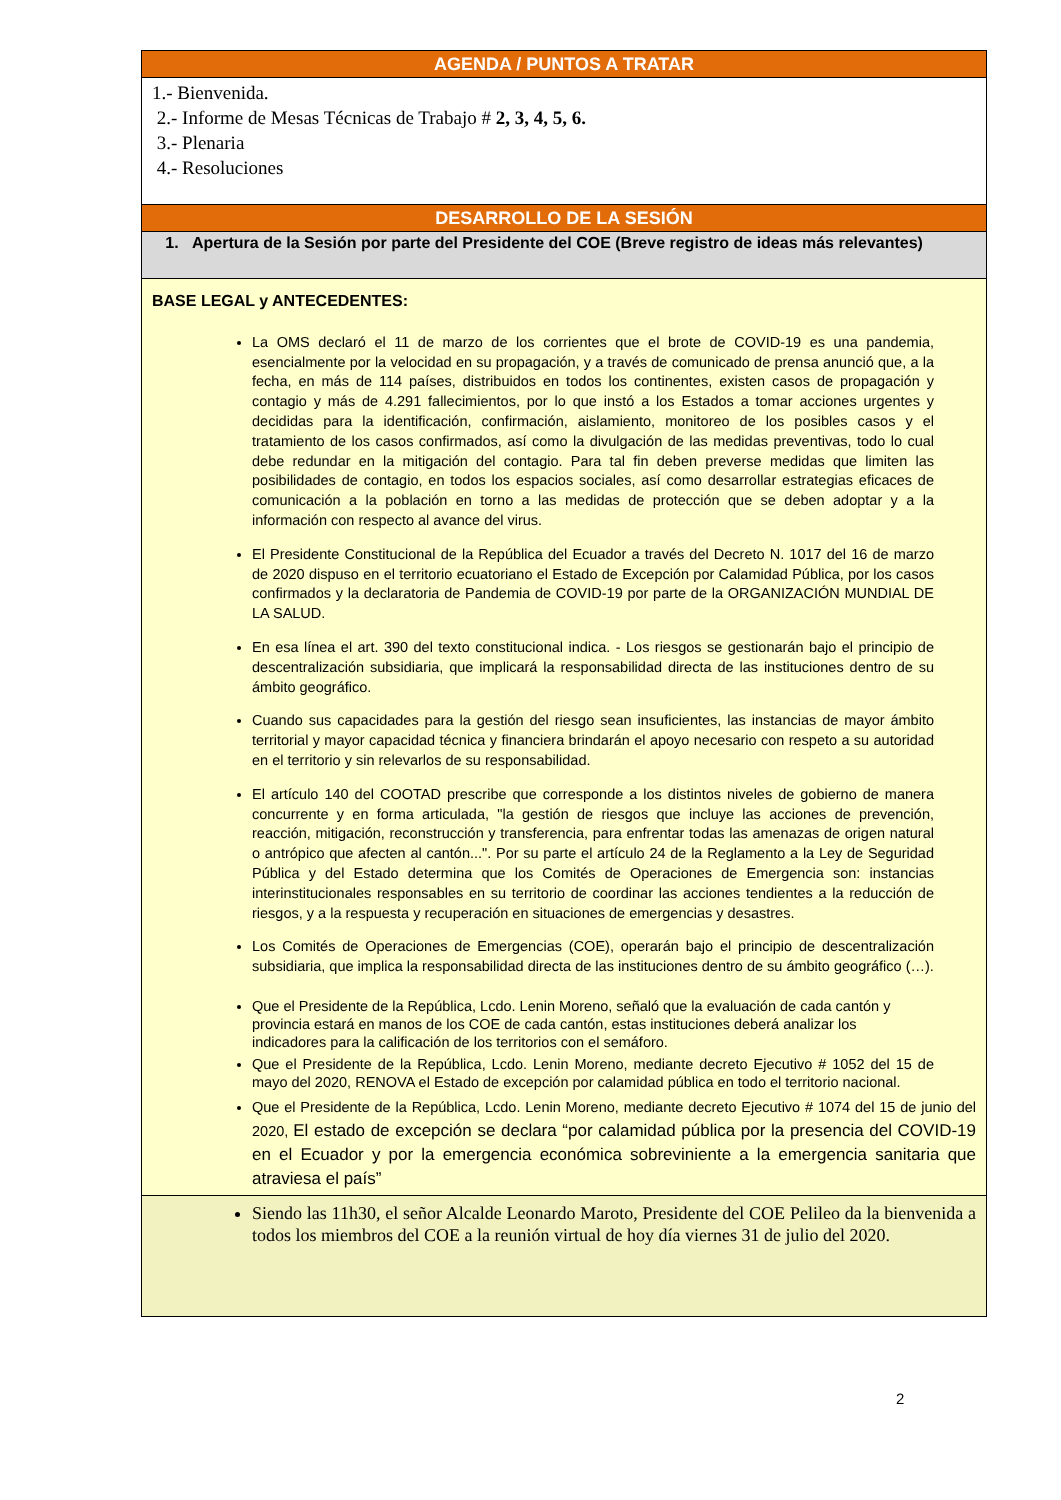| AGENDA / PUNTOS A TRATAR |
| 1.- Bienvenida. 2.- Informe de Mesas Técnicas de Trabajo # 2, 3, 4, 5, 6. 3.- Plenaria 4.- Resoluciones |
| DESARROLLO DE LA SESIÓN |
| 1. Apertura de la Sesión por parte del Presidente del COE (Breve registro de ideas más relevantes) |
| BASE LEGAL y ANTECEDENTES: La OMS declaró el 11 de marzo de los corrientes que el brote de COVID-19 es una pandemia, esencialmente por la velocidad en su propagación, y a través de comunicado de prensa anunció que, a la fecha, en más de 114 países, distribuidos en todos los continentes, existen casos de propagación y contagio y más de 4.291 fallecimientos, por lo que instó a los Estados a tomar acciones urgentes y decididas para la identificación, confirmación, aislamiento, monitoreo de los posibles casos y el tratamiento de los casos confirmados, así como la divulgación de las medidas preventivas, todo lo cual debe redundar en la mitigación del contagio. Para tal fin deben preverse medidas que limiten las posibilidades de contagio, en todos los espacios sociales, así como desarrollar estrategias eficaces de comunicación a la población en torno a las medidas de protección que se deben adoptar y a la información con respecto al avance del virus. El Presidente Constitucional de la República del Ecuador a través del Decreto N. 1017 del 16 de marzo de 2020 dispuso en el territorio ecuatoriano el Estado de Excepción por Calamidad Pública, por los casos confirmados y la declaratoria de Pandemia de COVID-19 por parte de la ORGANIZACIÓN MUNDIAL DE LA SALUD. En esa línea el art. 390 del texto constitucional indica. - Los riesgos se gestionarán bajo el principio de descentralización subsidiaria, que implicará la responsabilidad directa de las instituciones dentro de su ámbito geográfico. Cuando sus capacidades para la gestión del riesgo sean insuficientes, las instancias de mayor ámbito territorial y mayor capacidad técnica y financiera brindarán el apoyo necesario con respeto a su autoridad en el territorio y sin relevarlos de su responsabilidad. El artículo 140 del COOTAD prescribe que corresponde a los distintos niveles de gobierno de manera concurrente y en forma articulada, "la gestión de riesgos que incluye las acciones de prevención, reacción, mitigación, reconstrucción y transferencia, para enfrentar todas las amenazas de origen natural o antrópico que afecten al cantón...". Por su parte el artículo 24 de la Reglamento a la Ley de Seguridad Pública y del Estado determina que los Comités de Operaciones de Emergencia son: instancias interinstitucionales responsables en su territorio de coordinar las acciones tendientes a la reducción de riesgos, y a la respuesta y recuperación en situaciones de emergencias y desastres. Los Comités de Operaciones de Emergencias (COE), operarán bajo el principio de descentralización subsidiaria, que implica la responsabilidad directa de las instituciones dentro de su ámbito geográfico (…). Que el Presidente de la República, Lcdo. Lenin Moreno, señaló que la evaluación de cada cantón y provincia estará en manos de los COE de cada cantón, estas instituciones deberá analizar los indicadores para la calificación de los territorios con el semáforo. Que el Presidente de la República, Lcdo. Lenin Moreno, mediante decreto Ejecutivo # 1052 del 15 de mayo del 2020, RENOVA el Estado de excepción por calamidad pública en todo el territorio nacional. Que el Presidente de la República, Lcdo. Lenin Moreno, mediante decreto Ejecutivo # 1074 del 15 de junio del 2020, El estado de excepción se declara “por calamidad pública por la presencia del COVID-19 en el Ecuador y por la emergencia económica sobreviniente a la emergencia sanitaria que atraviesa el país” |
| Siendo las 11h30, el señor Alcalde Leonardo Maroto, Presidente del COE Pelileo da la bienvenida a todos los miembros del COE a la reunión virtual de hoy día viernes 31 de julio del 2020. |
2